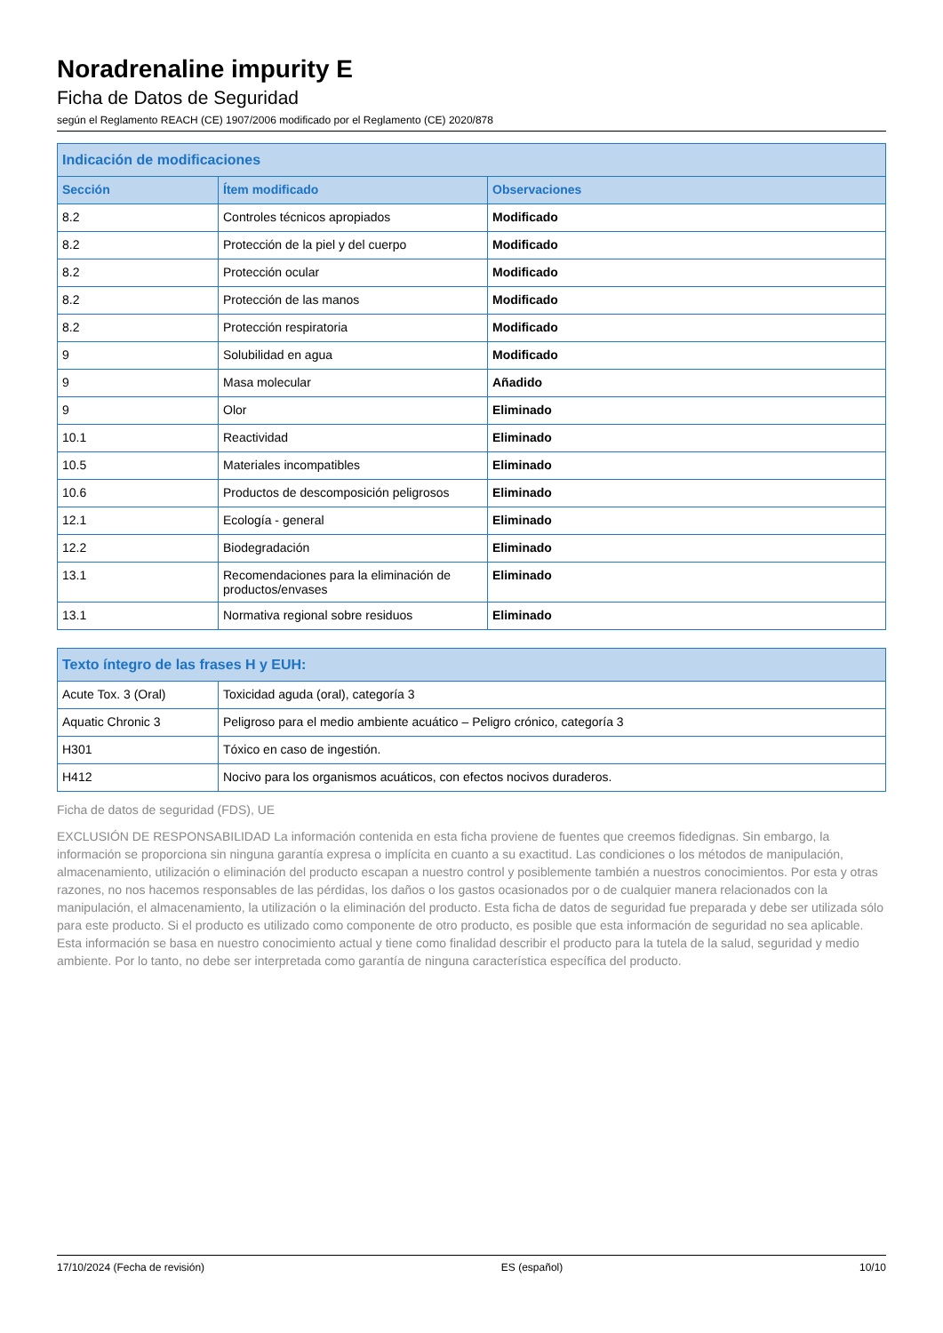Noradrenaline impurity E
Ficha de Datos de Seguridad
según el Reglamento REACH (CE) 1907/2006 modificado por el Reglamento (CE) 2020/878
| Indicación de modificaciones | | |
| --- | --- | --- |
| Sección | Ítem modificado | Observaciones |
| 8.2 | Controles técnicos apropiados | Modificado |
| 8.2 | Protección de la piel y del cuerpo | Modificado |
| 8.2 | Protección ocular | Modificado |
| 8.2 | Protección de las manos | Modificado |
| 8.2 | Protección respiratoria | Modificado |
| 9 | Solubilidad en agua | Modificado |
| 9 | Masa molecular | Añadido |
| 9 | Olor | Eliminado |
| 10.1 | Reactividad | Eliminado |
| 10.5 | Materiales incompatibles | Eliminado |
| 10.6 | Productos de descomposición peligrosos | Eliminado |
| 12.1 | Ecología - general | Eliminado |
| 12.2 | Biodegradación | Eliminado |
| 13.1 | Recomendaciones para la eliminación de productos/envases | Eliminado |
| 13.1 | Normativa regional sobre residuos | Eliminado |
| Texto íntegro de las frases H y EUH: | |
| --- | --- |
| Acute Tox. 3 (Oral) | Toxicidad aguda (oral), categoría 3 |
| Aquatic Chronic 3 | Peligroso para el medio ambiente acuático – Peligro crónico, categoría 3 |
| H301 | Tóxico en caso de ingestión. |
| H412 | Nocivo para los organismos acuáticos, con efectos nocivos duraderos. |
Ficha de datos de seguridad (FDS), UE
EXCLUSIÓN DE RESPONSABILIDAD La información contenida en esta ficha proviene de fuentes que creemos fidedignas. Sin embargo, la información se proporciona sin ninguna garantía expresa o implícita en cuanto a su exactitud. Las condiciones o los métodos de manipulación, almacenamiento, utilización o eliminación del producto escapan a nuestro control y posiblemente también a nuestros conocimientos. Por esta y otras razones, no nos hacemos responsables de las pérdidas, los daños o los gastos ocasionados por o de cualquier manera relacionados con la manipulación, el almacenamiento, la utilización o la eliminación del producto. Esta ficha de datos de seguridad fue preparada y debe ser utilizada sólo para este producto. Si el producto es utilizado como componente de otro producto, es posible que esta información de seguridad no sea aplicable. Esta información se basa en nuestro conocimiento actual y tiene como finalidad describir el producto para la tutela de la salud, seguridad y medio ambiente. Por lo tanto, no debe ser interpretada como garantía de ninguna característica específica del producto.
17/10/2024 (Fecha de revisión) ES (español) 10/10